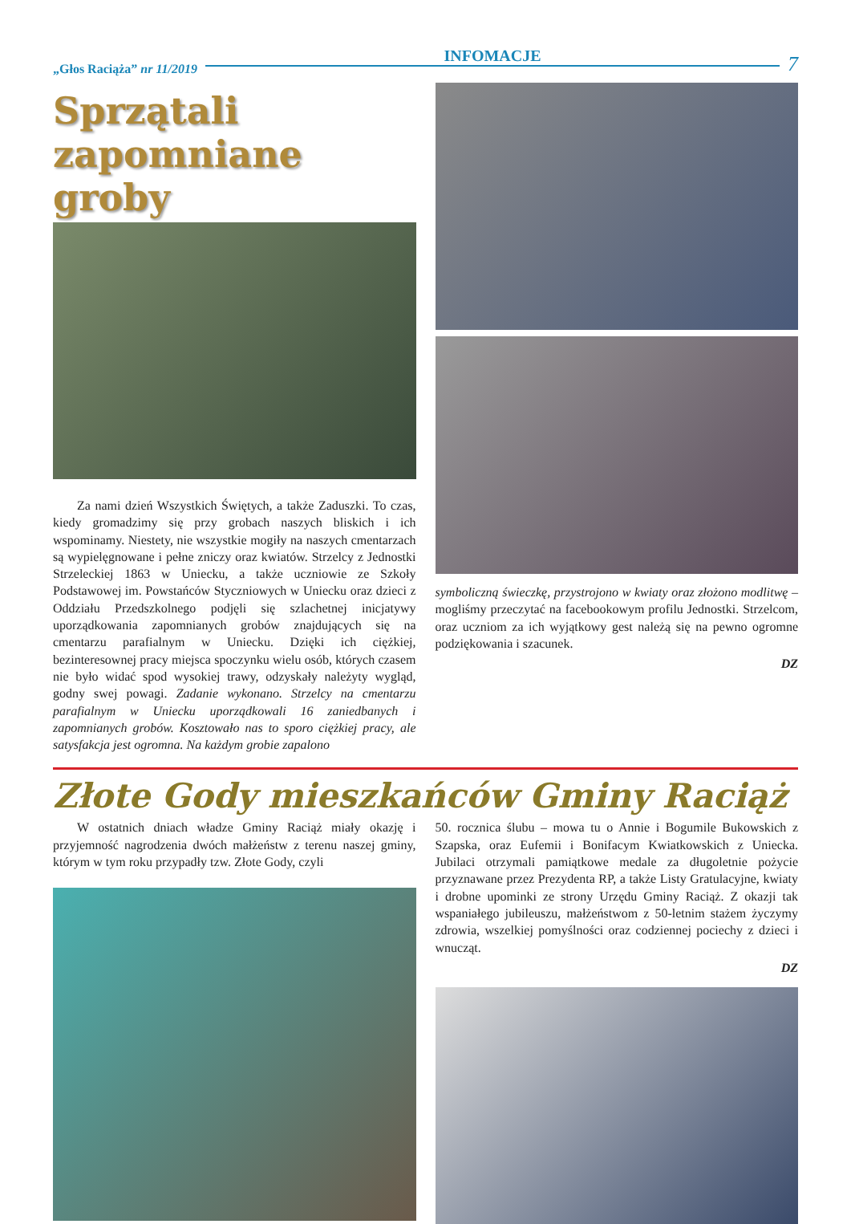„Głos Raciąża” nr 11/2019 INFOMACJE 7
Sprzątali zapomniane groby
Za nami dzień Wszystkich Świętych, a także Zaduszki. To czas, kiedy gromadzimy się przy grobach naszych bliskich i ich wspominamy. Niestety, nie wszystkie mogiły na naszych cmentarzach są wypielęgnowane i pełne zniczy oraz kwiatów. Strzelcy z Jednostki Strzeleckiej 1863 w Uniecku, a także uczniowie ze Szkoły Podstawowej im. Powstańców Styczniowych w Uniecku oraz dzieci z Oddziału Przedszkolnego podjęli się szlachetnej inicjatywy uporządkowania zapomnianych grobów znajdujących się na cmentarzu parafialnym w Uniecku. Dzięki ich ciężkiej, bezinteresownej pracy miejsca spoczynku wielu osób, których czasem nie było widać spod wysokiej trawy, odzyskały należyty wygląd, godny swej powagi. Zadanie wykonano. Strzelcy na cmentarzu parafialnym w Uniecku uporządkowali 16 zaniedbanych i zapomnianych grobów. Kosztowało nas to sporo ciężkiej pracy, ale satysfakcja jest ogromna. Na każdym grobie zapalono
symboliczną świeczkę, przystrojono w kwiaty oraz złożono modlitwę – mogliśmy przeczytać na facebookowym profilu Jednostki. Strzelcom, oraz uczniom za ich wyjątkowy gest należą się na pewno ogromne podziękowania i szacunek.
DZ
Złote Gody mieszkańców Gminy Raciąż
W ostatnich dniach władze Gminy Raciąż miały okazję i przyjemność nagrodzenia dwóch małżeństw z terenu naszej gminy, którym w tym roku przypadły tzw. Złote Gody, czyli
50. rocznica ślubu – mowa tu o Annie i Bogumile Bukowskich z Szapska, oraz Eufemii i Bonifacym Kwiatkowskich z Uniecka. Jubilaci otrzymali pamiątkowe medale za długoletnie pożycie przyznawane przez Prezydenta RP, a także Listy Gratulacyjne, kwiaty i drobne upominki ze strony Urzędu Gminy Raciąż. Z okazji tak wspaniałego jubileuszu, małżeństwom z 50-letnim stażem życzymy zdrowia, wszelkiej pomyślności oraz codziennej pociechy z dzieci i wnucząt.
DZ